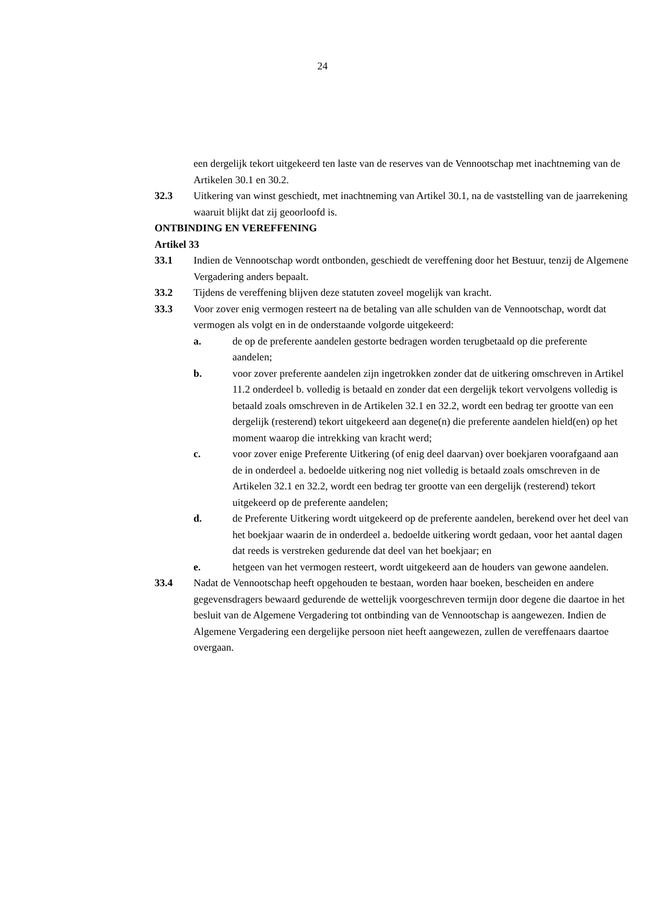24
een dergelijk tekort uitgekeerd ten laste van de reserves van de Vennootschap met inachtneming van de Artikelen 30.1 en 30.2.
32.3 Uitkering van winst geschiedt, met inachtneming van Artikel 30.1, na de vaststelling van de jaarrekening waaruit blijkt dat zij geoorloofd is.
ONTBINDING EN VEREFFENING
Artikel 33
33.1 Indien de Vennootschap wordt ontbonden, geschiedt de vereffening door het Bestuur, tenzij de Algemene Vergadering anders bepaalt.
33.2 Tijdens de vereffening blijven deze statuten zoveel mogelijk van kracht.
33.3 Voor zover enig vermogen resteert na de betaling van alle schulden van de Vennootschap, wordt dat vermogen als volgt en in de onderstaande volgorde uitgekeerd:
a. de op de preferente aandelen gestorte bedragen worden terugbetaald op die preferente aandelen;
b. voor zover preferente aandelen zijn ingetrokken zonder dat de uitkering omschreven in Artikel 11.2 onderdeel b. volledig is betaald en zonder dat een dergelijk tekort vervolgens volledig is betaald zoals omschreven in de Artikelen 32.1 en 32.2, wordt een bedrag ter grootte van een dergelijk (resterend) tekort uitgekeerd aan degene(n) die preferente aandelen hield(en) op het moment waarop die intrekking van kracht werd;
c. voor zover enige Preferente Uitkering (of enig deel daarvan) over boekjaren voorafgaand aan de in onderdeel a. bedoelde uitkering nog niet volledig is betaald zoals omschreven in de Artikelen 32.1 en 32.2, wordt een bedrag ter grootte van een dergelijk (resterend) tekort uitgekeerd op de preferente aandelen;
d. de Preferente Uitkering wordt uitgekeerd op de preferente aandelen, berekend over het deel van het boekjaar waarin de in onderdeel a. bedoelde uitkering wordt gedaan, voor het aantal dagen dat reeds is verstreken gedurende dat deel van het boekjaar; en
e. hetgeen van het vermogen resteert, wordt uitgekeerd aan de houders van gewone aandelen.
33.4 Nadat de Vennootschap heeft opgehouden te bestaan, worden haar boeken, bescheiden en andere gegevensdragers bewaard gedurende de wettelijk voorgeschreven termijn door degene die daartoe in het besluit van de Algemene Vergadering tot ontbinding van de Vennootschap is aangewezen. Indien de Algemene Vergadering een dergelijke persoon niet heeft aangewezen, zullen de vereffenaars daartoe overgaan.